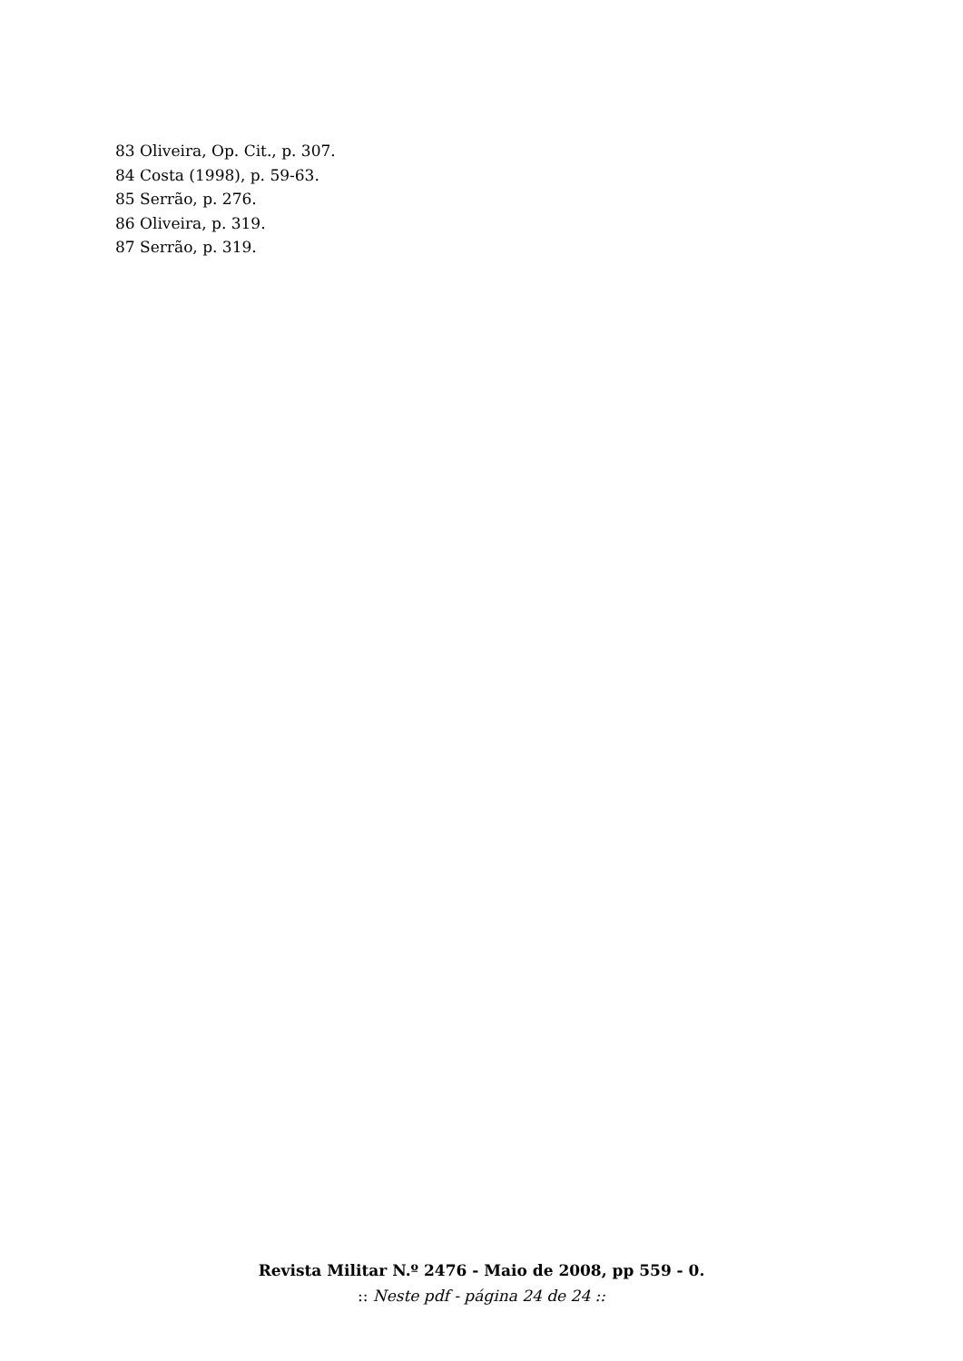83 Oliveira, Op. Cit., p. 307.
84 Costa (1998), p. 59-63.
85 Serrão, p. 276.
86 Oliveira, p. 319.
87 Serrão, p. 319.
Revista Militar N.º 2476 - Maio de 2008, pp 559 - 0.
:: Neste pdf - página 24 de 24 ::